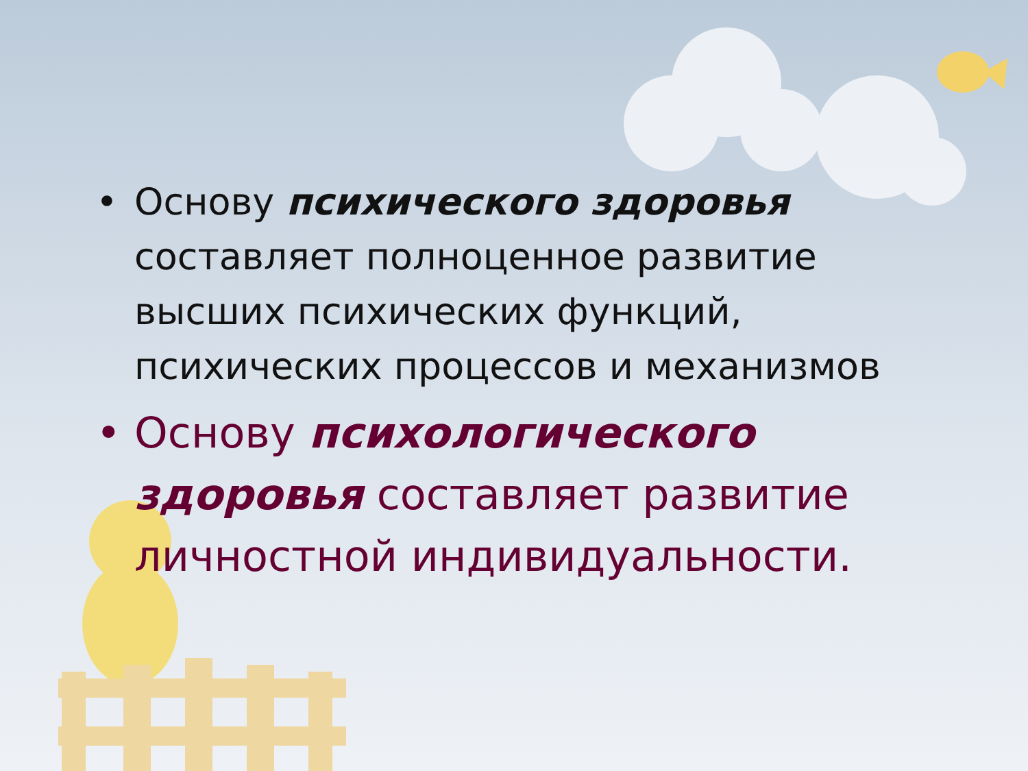• Основу психического здоровья составляет полноценное развитие высших психических функций, психических процессов и механизмов
• Основу психологического здоровья составляет развитие личностной индивидуальности.